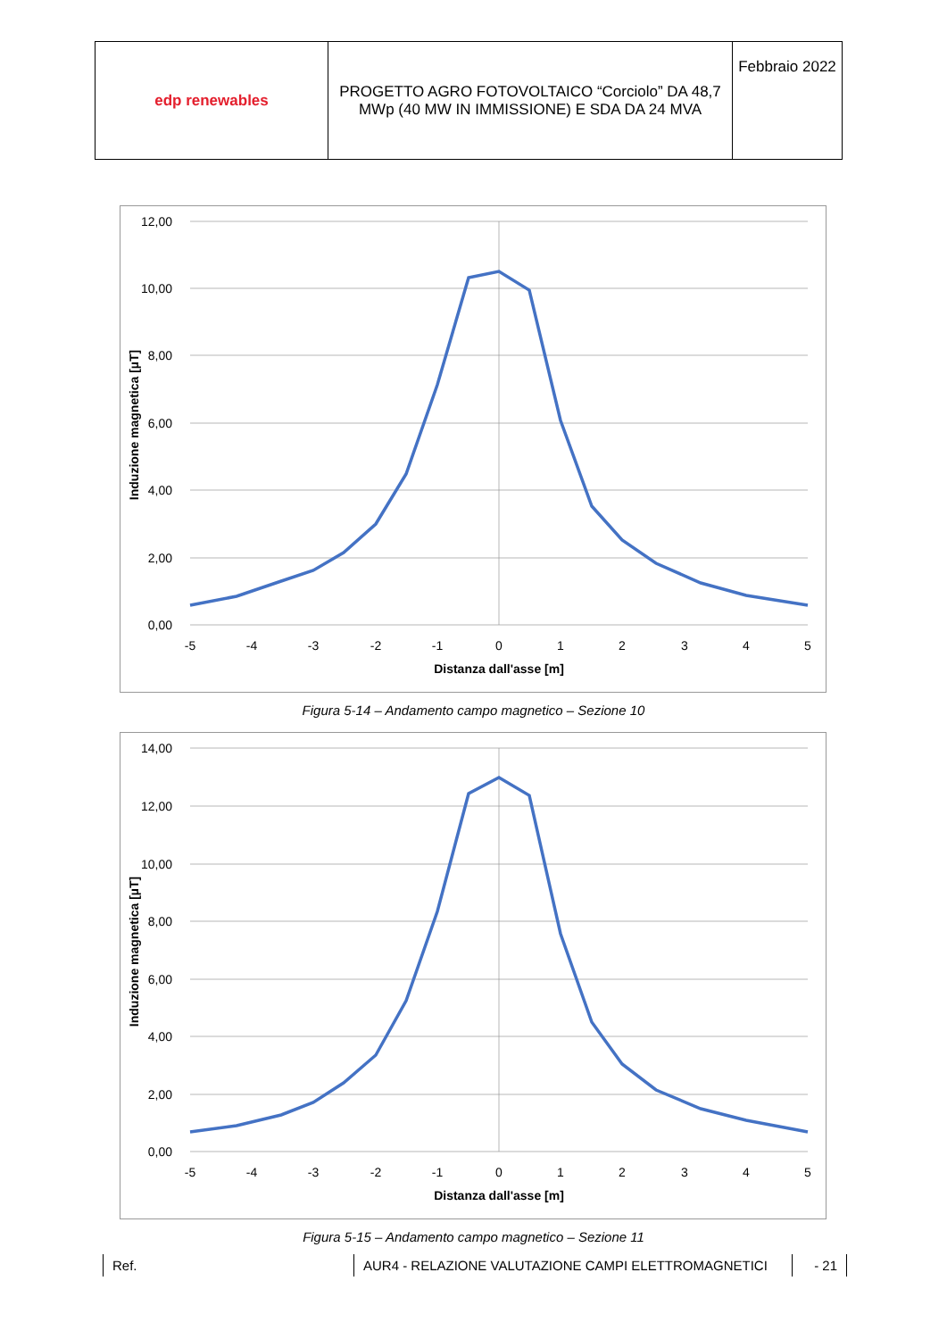| edp renewables | PROGETTO AGRO FOTOVOLTAICO “Corciolo” DA 48,7 MWp (40 MW IN IMMISSIONE) E SDA DA 24 MVA | Febbraio 2022 |
12,00
10,00
8,00
6,00
4,00
2,00
0,00
-5
-4
-3
-2
-1
0
1
2
3
4
5
Distanza dall'asse [m]
Induzione magnetica [µT]
Figura 5-14 – Andamento campo magnetico – Sezione 10
14,00
12,00
10,00
8,00
6,00
4,00
2,00
0,00
-5
-4
-3
-2
-1
0
1
2
3
4
5
Distanza dall'asse [m]
Induzione magnetica [µT]
Figura 5-15 – Andamento campo magnetico – Sezione 11
Ref. AUR4 - RELAZIONE VALUTAZIONE CAMPI ELETTROMAGNETICI - 21